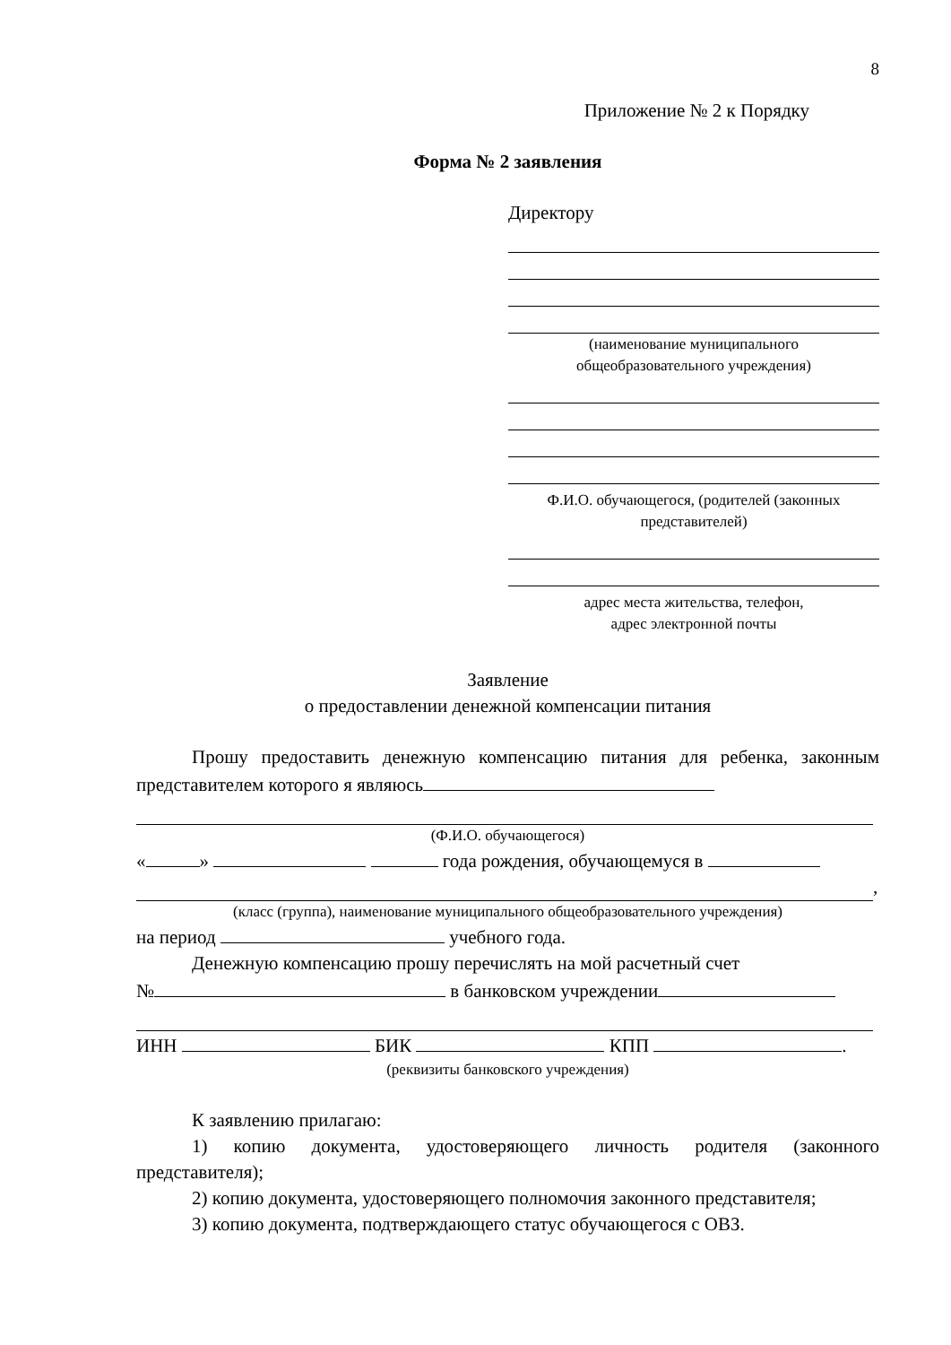8
Приложение № 2 к Порядку
Форма № 2 заявления
Директору
(наименование муниципального
общеобразовательного учреждения)
Ф.И.О. обучающегося, (родителей (законных
представителей)
адрес места жительства, телефон,
адрес электронной почты
Заявление
о предоставлении денежной компенсации питания
Прошу предоставить денежную компенсацию питания для ребенка, законным представителем которого я являюсь
(Ф.И.О. обучающегося)
« » года рождения, обучающемуся в
,
(класс (группа), наименование муниципального общеобразовательного учреждения)
на период учебного года.
Денежную компенсацию прошу перечислять на мой расчетный счет
№ в банковском учреждении
ИНН БИК КПП .
(реквизиты банковского учреждения)
К заявлению прилагаю:
1) копию документа, удостоверяющего личность родителя (законного представителя);
2) копию документа, удостоверяющего полномочия законного представителя;
3) копию документа, подтверждающего статус обучающегося с ОВЗ.